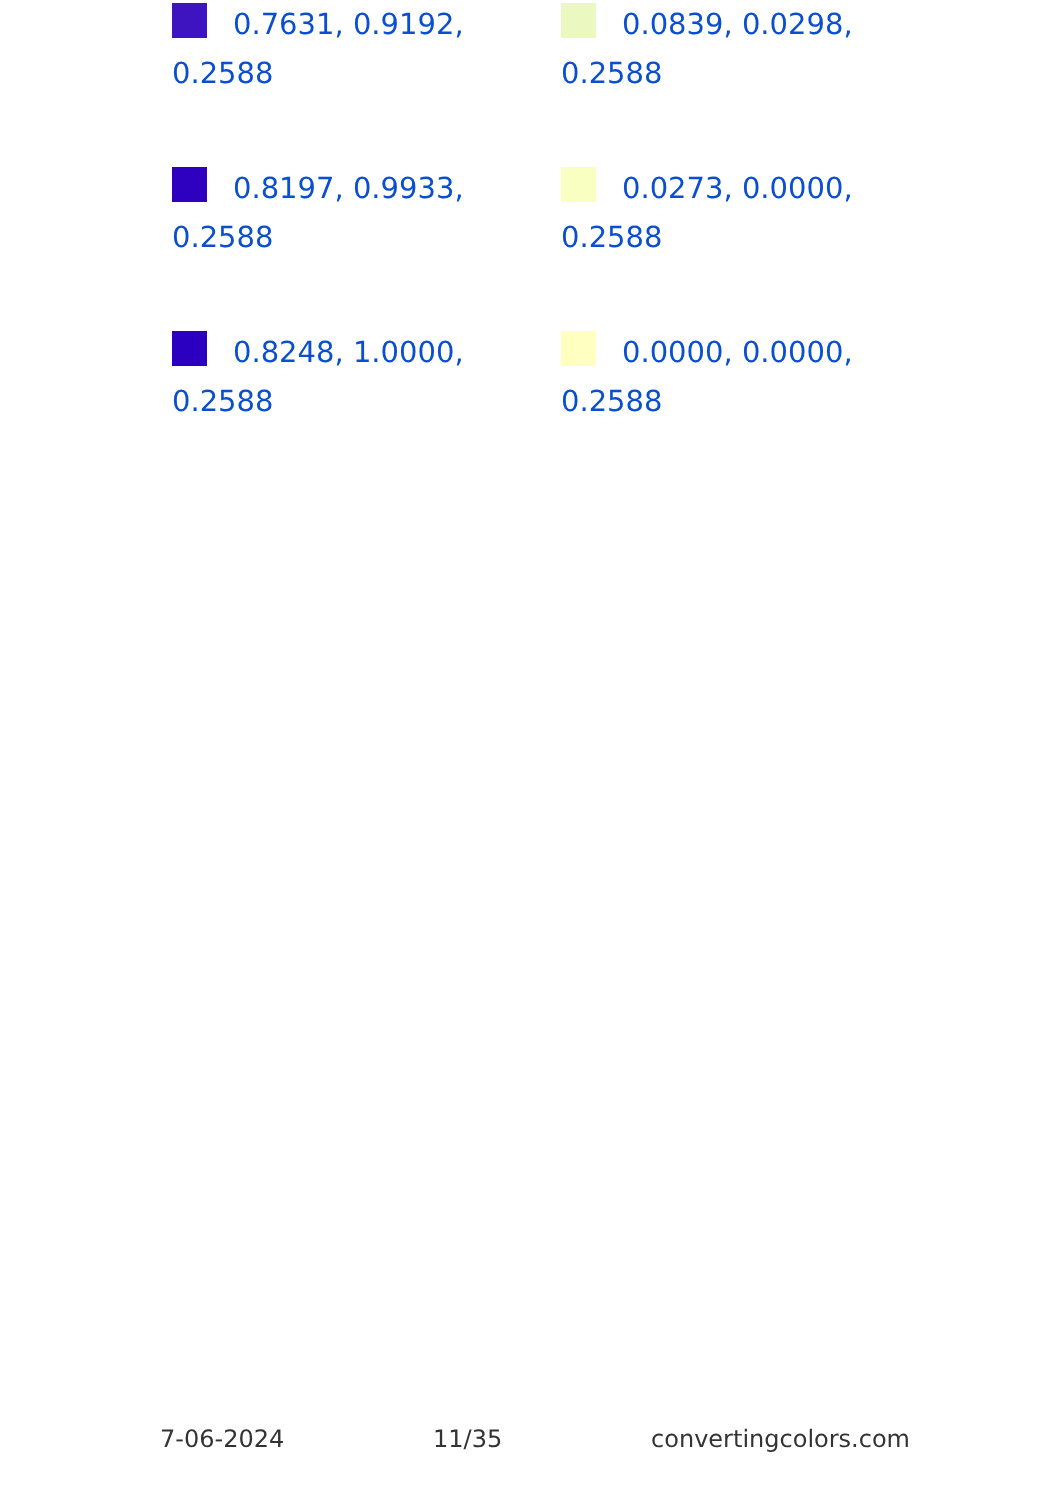0.7631, 0.9192, 0.2588 0.0839, 0.0298, 0.2588
0.8197, 0.9933, 0.2588 0.0273, 0.0000, 0.2588
0.8248, 1.0000, 0.2588 0.0000, 0.0000, 0.2588
7-06-2024 11/35 convertingcolors.com